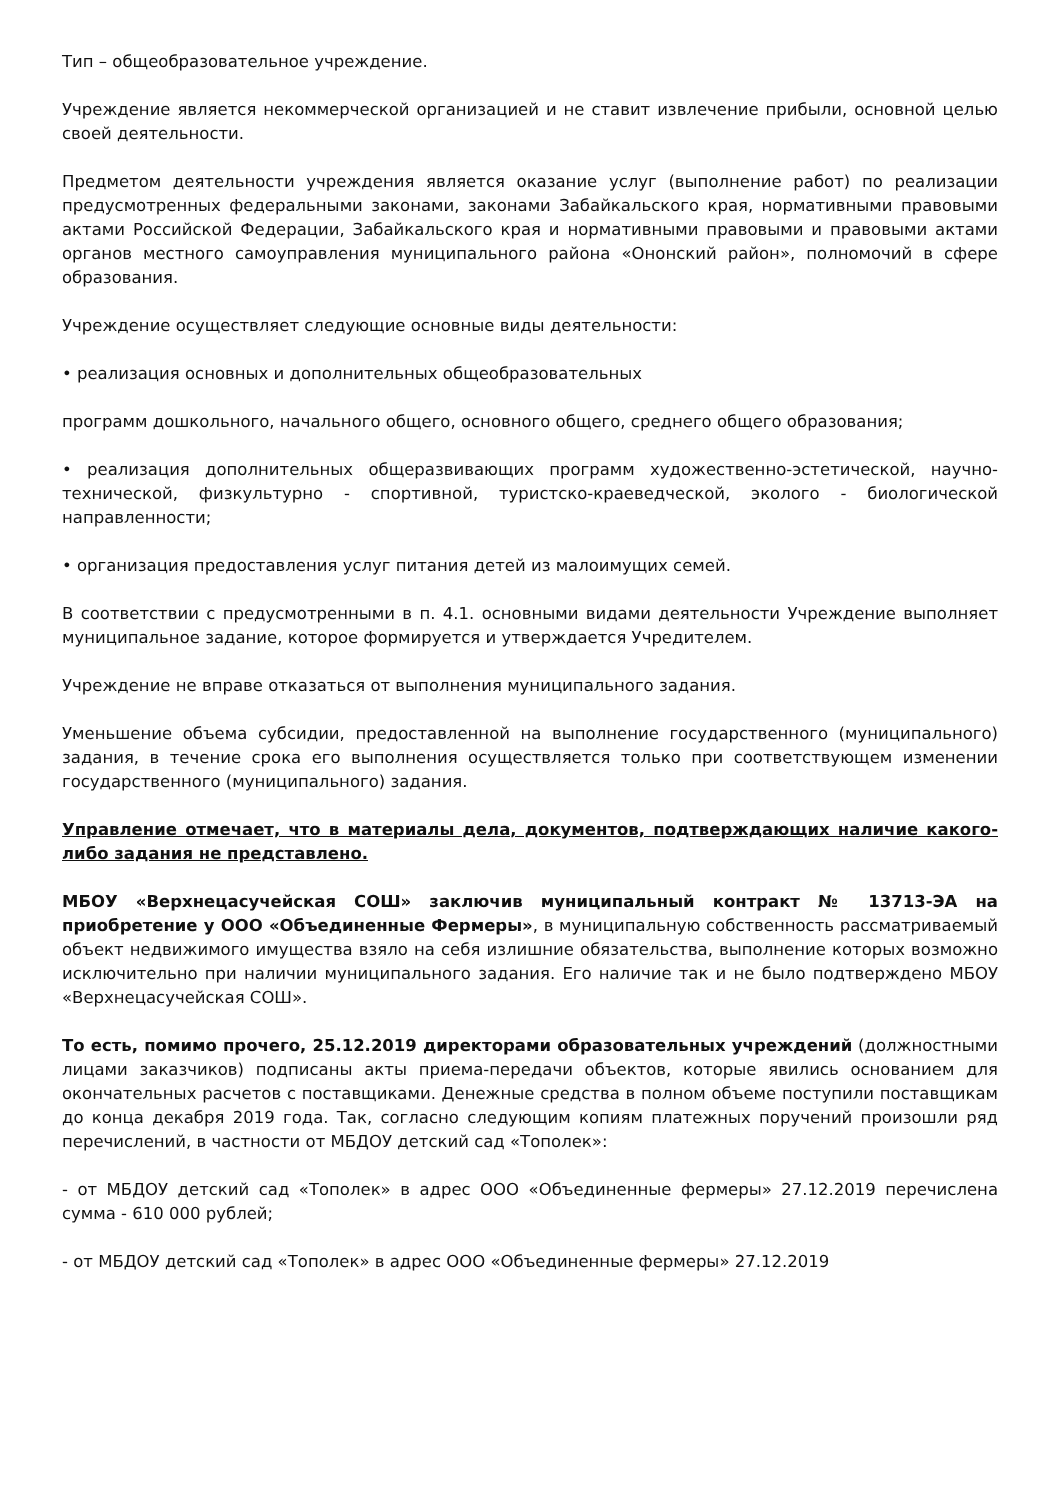Тип – общеобразовательное учреждение.
Учреждение является некоммерческой организацией и не ставит извлечение прибыли, основной целью своей деятельности.
Предметом деятельности учреждения является оказание услуг (выполнение работ) по реализации предусмотренных федеральными законами, законами Забайкальского края, нормативными правовыми актами Российской Федерации, Забайкальского края и нормативными правовыми и правовыми актами органов местного самоуправления муниципального района «Ононский район», полномочий в сфере образования.
Учреждение осуществляет следующие основные виды деятельности:
• реализация основных и дополнительных общеобразовательных
программ дошкольного, начального общего, основного общего, среднего общего образования;
• реализация дополнительных общеразвивающих программ художественно-эстетической, научно-технической, физкультурно - спортивной, туристско-краеведческой, эколого - биологической направленности;
• организация предоставления услуг питания детей из малоимущих семей.
В соответствии с предусмотренными в п. 4.1. основными видами деятельности Учреждение выполняет муниципальное задание, которое формируется и утверждается Учредителем.
Учреждение не вправе отказаться от выполнения муниципального задания.
Уменьшение объема субсидии, предоставленной на выполнение государственного (муниципального) задания, в течение срока его выполнения осуществляется только при соответствующем изменении государственного (муниципального) задания.
Управление отмечает, что в материалы дела, документов, подтверждающих наличие какого-либо задания не представлено.
МБОУ «Верхнецасучейская СОШ» заключив муниципальный контракт № 13713-ЭА на приобретение у ООО «Объединенные Фермеры», в муниципальную собственность рассматриваемый объект недвижимого имущества взяло на себя излишние обязательства, выполнение которых возможно исключительно при наличии муниципального задания. Его наличие так и не было подтверждено МБОУ «Верхнецасучейская СОШ».
То есть, помимо прочего, 25.12.2019 директорами образовательных учреждений (должностными лицами заказчиков) подписаны акты приема-передачи объектов, которые явились основанием для окончательных расчетов с поставщиками. Денежные средства в полном объеме поступили поставщикам до конца декабря 2019 года. Так, согласно следующим копиям платежных поручений произошли ряд перечислений, в частности от МБДОУ детский сад «Тополек»:
- от МБДОУ детский сад «Тополек» в адрес ООО «Объединенные фермеры» 27.12.2019 перечислена сумма - 610 000 рублей;
- от МБДОУ детский сад «Тополек» в адрес ООО «Объединенные фермеры» 27.12.2019